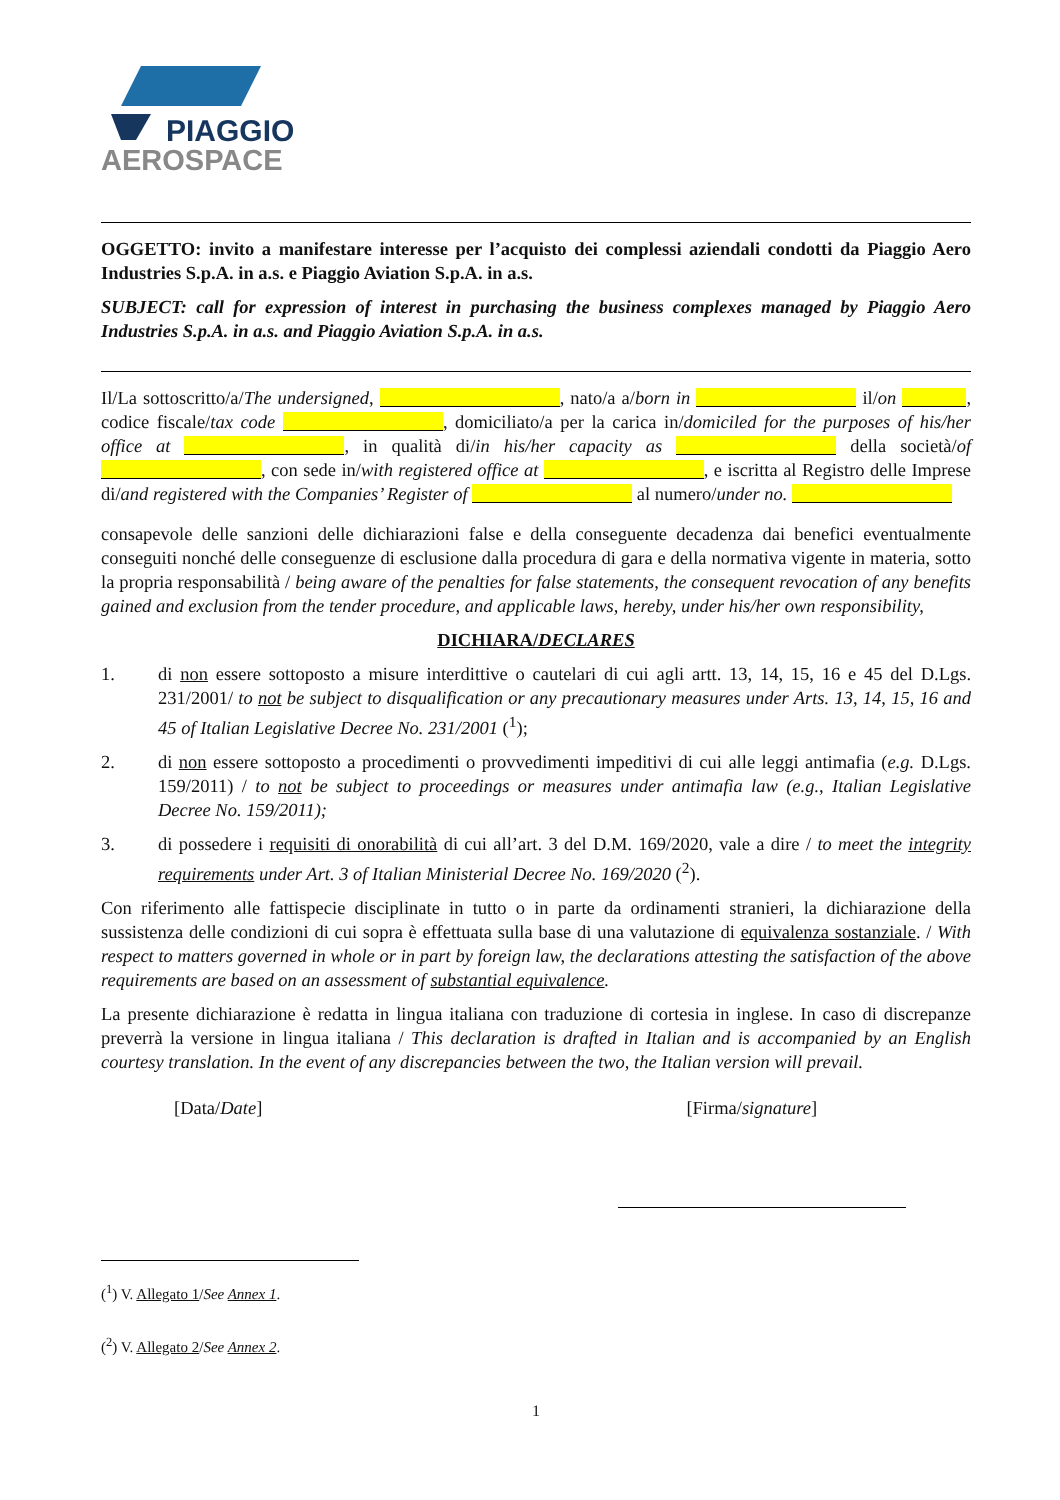PIAGGIO
AEROSPACE
OGGETTO: invito a manifestare interesse per l’acquisto dei complessi aziendali condotti da Piaggio Aero Industries S.p.A. in a.s. e Piaggio Aviation S.p.A. in a.s.
SUBJECT: call for expression of interest in purchasing the business complexes managed by Piaggio Aero Industries S.p.A. in a.s. and Piaggio Aviation S.p.A. in a.s.
Il/La sottoscritto/a/The undersigned, , nato/a a/born in il/on , codice fiscale/tax code , domiciliato/a per la carica in/domiciled for the purposes of his/her office at , in qualità di/in his/her capacity as della società/of , con sede in/with registered office at , e iscritta al Registro delle Imprese di/and registered with the Companies’ Register of al numero/under no.
consapevole delle sanzioni delle dichiarazioni false e della conseguente decadenza dai benefici eventualmente conseguiti nonché delle conseguenze di esclusione dalla procedura di gara e della normativa vigente in materia, sotto la propria responsabilità / being aware of the penalties for false statements, the consequent revocation of any benefits gained and exclusion from the tender procedure, and applicable laws, hereby, under his/her own responsibility,
DICHIARA/DECLARES
1. di non essere sottoposto a misure interdittive o cautelari di cui agli artt. 13, 14, 15, 16 e 45 del D.Lgs. 231/2001/ to not be subject to disqualification or any precautionary measures under Arts. 13, 14, 15, 16 and 45 of Italian Legislative Decree No. 231/2001 (<sup>1</sup>);
2. di non essere sottoposto a procedimenti o provvedimenti impeditivi di cui alle leggi antimafia (e.g. D.Lgs. 159/2011) / to not be subject to proceedings or measures under antimafia law (e.g., Italian Legislative Decree No. 159/2011);
3. di possedere i requisiti di onorabilità di cui all’art. 3 del D.M. 169/2020, vale a dire / to meet the integrity requirements under Art. 3 of Italian Ministerial Decree No. 169/2020 (<sup>2</sup>).
Con riferimento alle fattispecie disciplinate in tutto o in parte da ordinamenti stranieri, la dichiarazione della sussistenza delle condizioni di cui sopra è effettuata sulla base di una valutazione di equivalenza sostanziale. / With respect to matters governed in whole or in part by foreign law, the declarations attesting the satisfaction of the above requirements are based on an assessment of substantial equivalence.
La presente dichiarazione è redatta in lingua italiana con traduzione di cortesia in inglese. In caso di discrepanze preverrà la versione in lingua italiana / This declaration is drafted in Italian and is accompanied by an English courtesy translation. In the event of any discrepancies between the two, the Italian version will prevail.
[Data/Date] [Firma/signature]
(<sup>1</sup>) V. Allegato 1/See Annex 1.
(<sup>2</sup>) V. Allegato 2/See Annex 2.
1